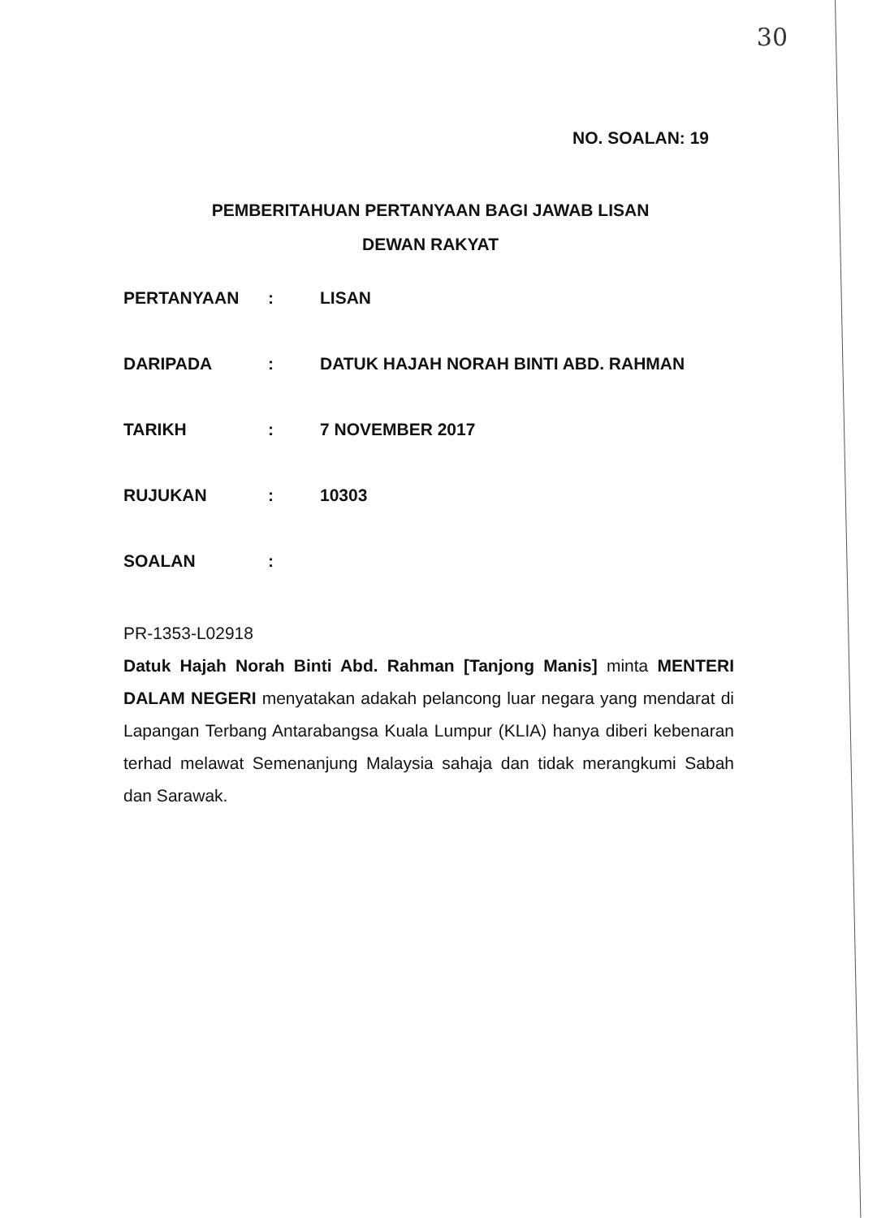30
NO. SOALAN: 19
PEMBERITAHUAN PERTANYAAN BAGI JAWAB LISAN
DEWAN RAKYAT
PERTANYAAN: LISAN
DARIPADA: DATUK HAJAH NORAH BINTI ABD. RAHMAN
TARIKH: 7 NOVEMBER 2017
RUJUKAN: 10303
SOALAN:
PR-1353-L02918
Datuk Hajah Norah Binti Abd. Rahman [Tanjong Manis] minta MENTERI DALAM NEGERI menyatakan adakah pelancong luar negara yang mendarat di Lapangan Terbang Antarabangsa Kuala Lumpur (KLIA) hanya diberi kebenaran terhad melawat Semenanjung Malaysia sahaja dan tidak merangkumi Sabah dan Sarawak.